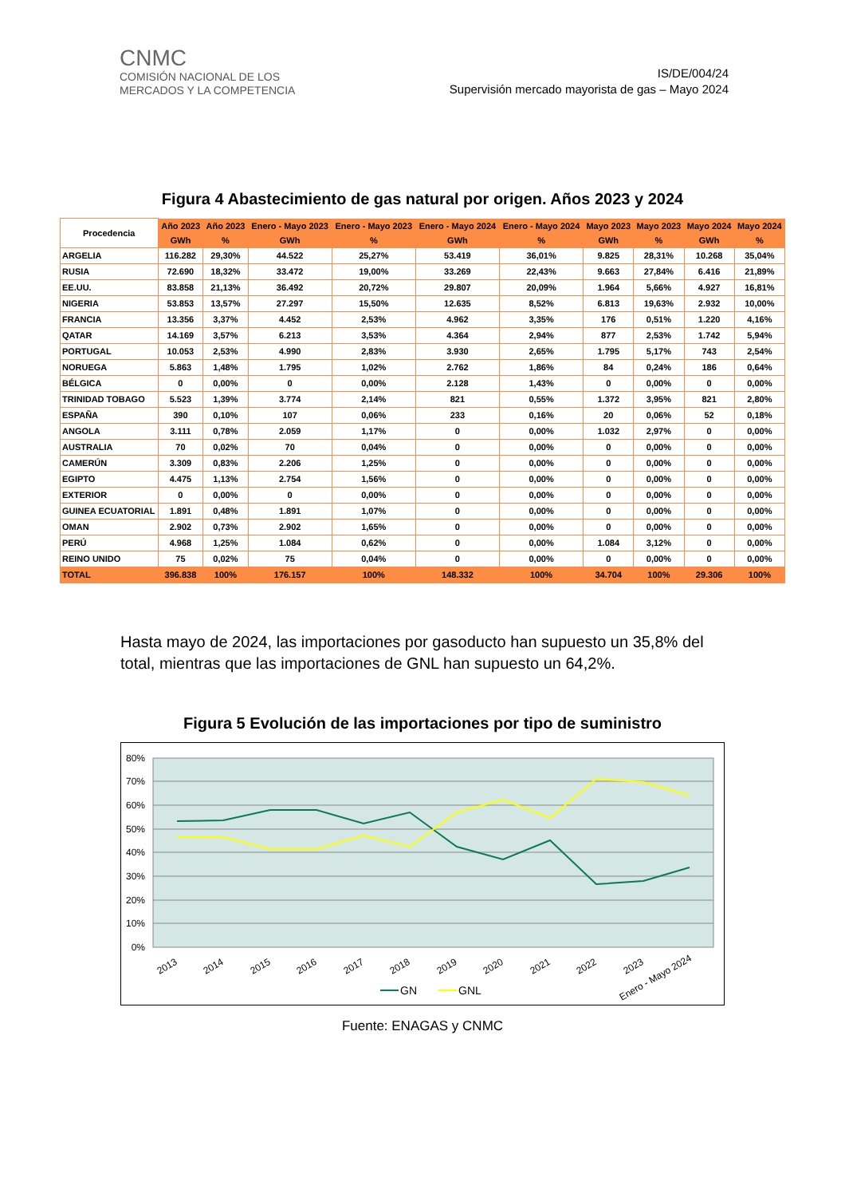CNMC
COMISIÓN NACIONAL DE LOS
MERCADOS Y LA COMPETENCIA
IS/DE/004/24
Supervisión mercado mayorista de gas – Mayo 2024
Figura 4 Abastecimiento de gas natural por origen. Años 2023 y 2024
| Procedencia | Año 2023 | Año 2023 | Enero - Mayo 2023 | Enero - Mayo 2023 | Enero - Mayo 2024 | Enero - Mayo 2024 | Mayo 2023 | Mayo 2023 | Mayo 2024 | Mayo 2024 |
| --- | --- | --- | --- | --- | --- | --- | --- | --- | --- | --- |
| | GWh | % | GWh | % | GWh | % | GWh | % | GWh | % |
| ARGELIA | 116.282 | 29,30% | 44.522 | 25,27% | 53.419 | 36,01% | 9.825 | 28,31% | 10.268 | 35,04% |
| RUSIA | 72.690 | 18,32% | 33.472 | 19,00% | 33.269 | 22,43% | 9.663 | 27,84% | 6.416 | 21,89% |
| EE.UU. | 83.858 | 21,13% | 36.492 | 20,72% | 29.807 | 20,09% | 1.964 | 5,66% | 4.927 | 16,81% |
| NIGERIA | 53.853 | 13,57% | 27.297 | 15,50% | 12.635 | 8,52% | 6.813 | 19,63% | 2.932 | 10,00% |
| FRANCIA | 13.356 | 3,37% | 4.452 | 2,53% | 4.962 | 3,35% | 176 | 0,51% | 1.220 | 4,16% |
| QATAR | 14.169 | 3,57% | 6.213 | 3,53% | 4.364 | 2,94% | 877 | 2,53% | 1.742 | 5,94% |
| PORTUGAL | 10.053 | 2,53% | 4.990 | 2,83% | 3.930 | 2,65% | 1.795 | 5,17% | 743 | 2,54% |
| NORUEGA | 5.863 | 1,48% | 1.795 | 1,02% | 2.762 | 1,86% | 84 | 0,24% | 186 | 0,64% |
| BÉLGICA | 0 | 0,00% | 0 | 0,00% | 2.128 | 1,43% | 0 | 0,00% | 0 | 0,00% |
| TRINIDAD TOBAGO | 5.523 | 1,39% | 3.774 | 2,14% | 821 | 0,55% | 1.372 | 3,95% | 821 | 2,80% |
| ESPAÑA | 390 | 0,10% | 107 | 0,06% | 233 | 0,16% | 20 | 0,06% | 52 | 0,18% |
| ANGOLA | 3.111 | 0,78% | 2.059 | 1,17% | 0 | 0,00% | 1.032 | 2,97% | 0 | 0,00% |
| AUSTRALIA | 70 | 0,02% | 70 | 0,04% | 0 | 0,00% | 0 | 0,00% | 0 | 0,00% |
| CAMERÚN | 3.309 | 0,83% | 2.206 | 1,25% | 0 | 0,00% | 0 | 0,00% | 0 | 0,00% |
| EGIPTO | 4.475 | 1,13% | 2.754 | 1,56% | 0 | 0,00% | 0 | 0,00% | 0 | 0,00% |
| EXTERIOR | 0 | 0,00% | 0 | 0,00% | 0 | 0,00% | 0 | 0,00% | 0 | 0,00% |
| GUINEA ECUATORIAL | 1.891 | 0,48% | 1.891 | 1,07% | 0 | 0,00% | 0 | 0,00% | 0 | 0,00% |
| OMAN | 2.902 | 0,73% | 2.902 | 1,65% | 0 | 0,00% | 0 | 0,00% | 0 | 0,00% |
| PERÚ | 4.968 | 1,25% | 1.084 | 0,62% | 0 | 0,00% | 1.084 | 3,12% | 0 | 0,00% |
| REINO UNIDO | 75 | 0,02% | 75 | 0,04% | 0 | 0,00% | 0 | 0,00% | 0 | 0,00% |
| TOTAL | 396.838 | 100% | 176.157 | 100% | 148.332 | 100% | 34.704 | 100% | 29.306 | 100% |
Hasta mayo de 2024, las importaciones por gasoducto han supuesto un 35,8% del total, mientras que las importaciones de GNL han supuesto un 64,2%.
Figura 5 Evolución de las importaciones por tipo de suministro
80%
70%
60%
50%
40%
30%
20%
10%
0%
2013
2014
2015
2016
2017
2018
2019
2020
2021
2022
2023
Enero - Mayo 2024
GN
GNL
Fuente: ENAGAS y CNMC